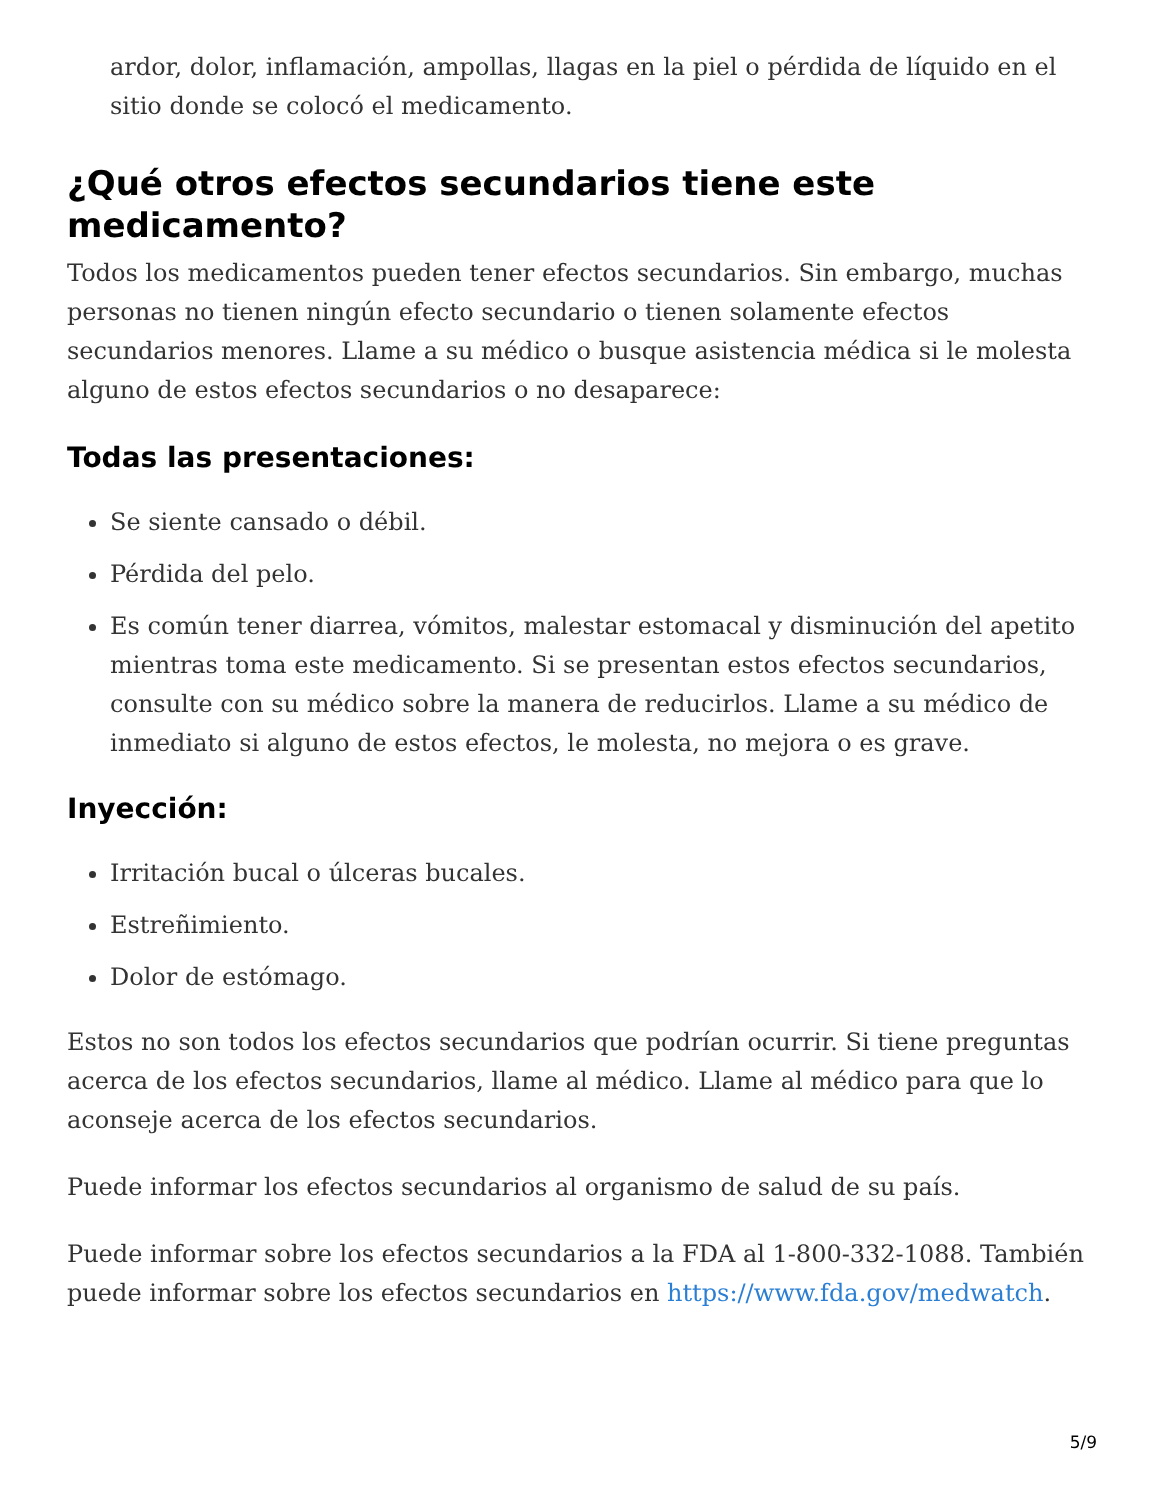ardor, dolor, inflamación, ampollas, llagas en la piel o pérdida de líquido en el sitio donde se colocó el medicamento.
¿Qué otros efectos secundarios tiene este medicamento?
Todos los medicamentos pueden tener efectos secundarios. Sin embargo, muchas personas no tienen ningún efecto secundario o tienen solamente efectos secundarios menores. Llame a su médico o busque asistencia médica si le molesta alguno de estos efectos secundarios o no desaparece:
Todas las presentaciones:
Se siente cansado o débil.
Pérdida del pelo.
Es común tener diarrea, vómitos, malestar estomacal y disminución del apetito mientras toma este medicamento. Si se presentan estos efectos secundarios, consulte con su médico sobre la manera de reducirlos. Llame a su médico de inmediato si alguno de estos efectos, le molesta, no mejora o es grave.
Inyección:
Irritación bucal o úlceras bucales.
Estreñimiento.
Dolor de estómago.
Estos no son todos los efectos secundarios que podrían ocurrir. Si tiene preguntas acerca de los efectos secundarios, llame al médico. Llame al médico para que lo aconseje acerca de los efectos secundarios.
Puede informar los efectos secundarios al organismo de salud de su país.
Puede informar sobre los efectos secundarios a la FDA al 1-800-332-1088. También puede informar sobre los efectos secundarios en https://www.fda.gov/medwatch.
5/9